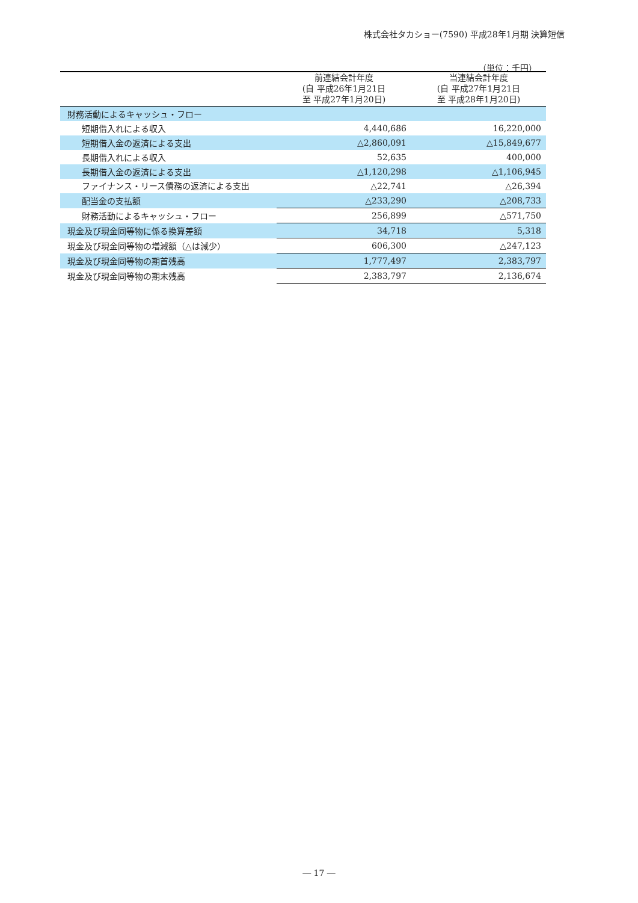株式会社タカショー(7590) 平成28年1月期 決算短信
（単位：千円）
| | 前連結会計年度 (自 平成26年1月21日 至 平成27年1月20日) | 当連結会計年度 (自 平成27年1月21日 至 平成28年1月20日) |
| --- | --- | --- |
| 財務活動によるキャッシュ・フロー | | |
| 短期借入れによる収入 | 4,440,686 | 16,220,000 |
| 短期借入金の返済による支出 | △2,860,091 | △15,849,677 |
| 長期借入れによる収入 | 52,635 | 400,000 |
| 長期借入金の返済による支出 | △1,120,298 | △1,106,945 |
| ファイナンス・リース債務の返済による支出 | △22,741 | △26,394 |
| 配当金の支払額 | △233,290 | △208,733 |
| 財務活動によるキャッシュ・フロー | 256,899 | △571,750 |
| 現金及び現金同等物に係る換算差額 | 34,718 | 5,318 |
| 現金及び現金同等物の増減額（△は減少） | 606,300 | △247,123 |
| 現金及び現金同等物の期首残高 | 1,777,497 | 2,383,797 |
| 現金及び現金同等物の期末残高 | 2,383,797 | 2,136,674 |
― 17 ―